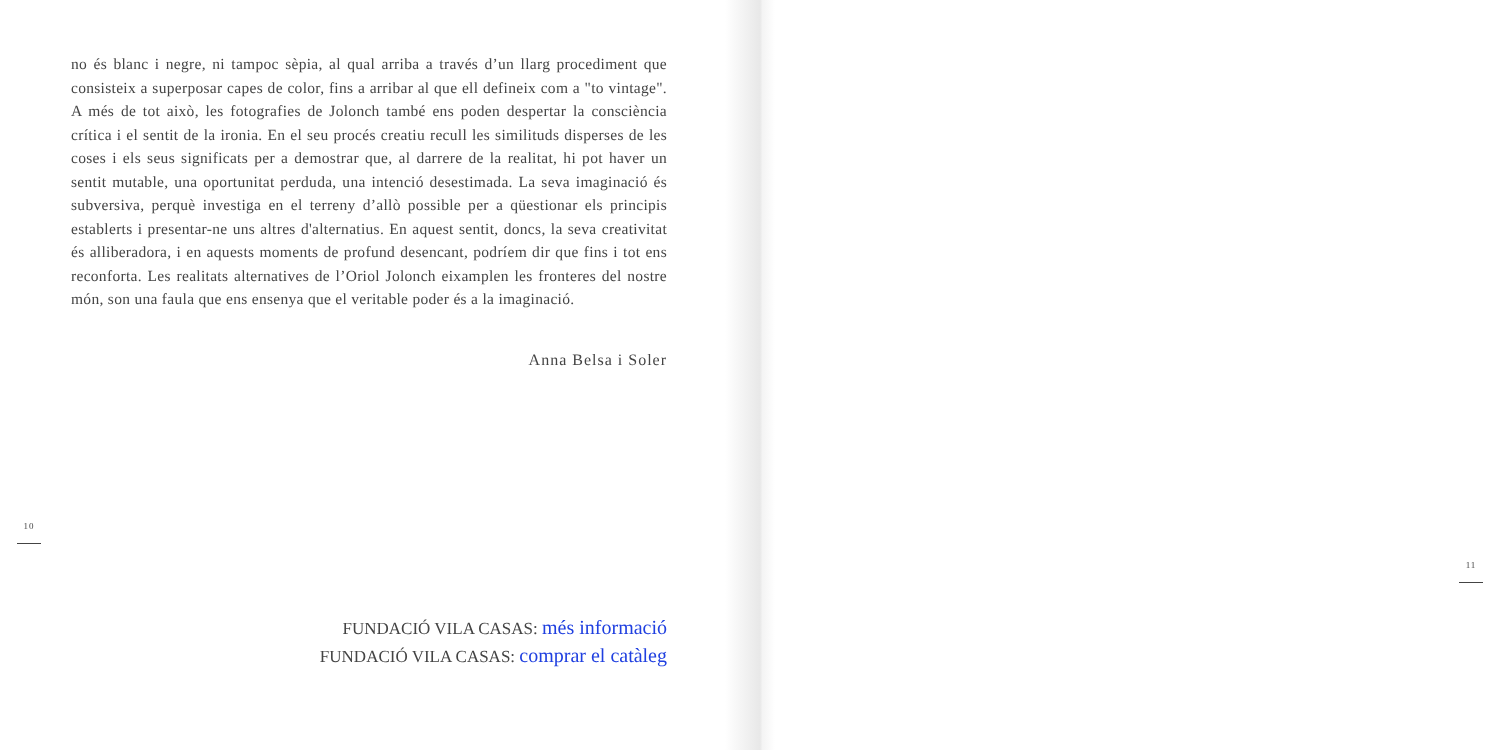no és blanc i negre, ni tampoc sèpia, al qual arriba a través d’un llarg procediment que consisteix a superposar capes de color, fins a arribar al que ell defineix com a "to vintage". A més de tot això, les fotografies de Jolonch també ens poden despertar la consciència crítica i el sentit de la ironia. En el seu procés creatiu recull les similituds disperses de les coses i els seus significats per a demostrar que, al darrere de la realitat, hi pot haver un sentit mutable, una oportunitat perduda, una intenció desestimada. La seva imaginació és subversiva, perquè investiga en el terreny d’allò possible per a qüestionar els principis establerts i presentar-ne uns altres d'alternatius. En aquest sentit, doncs, la seva creativitat és alliberadora, i en aquests moments de profund desencant, podríem dir que fins i tot ens reconforta. Les realitats alternatives de l’Oriol Jolonch eixamplen les fronteres del nostre món, son una faula que ens ensenya que el veritable poder és a la imaginació.
Anna Belsa i Soler
10
FUNDACIÓ VILA CASAS: més informació
FUNDACIÓ VILA CASAS: comprar el catàleg
11